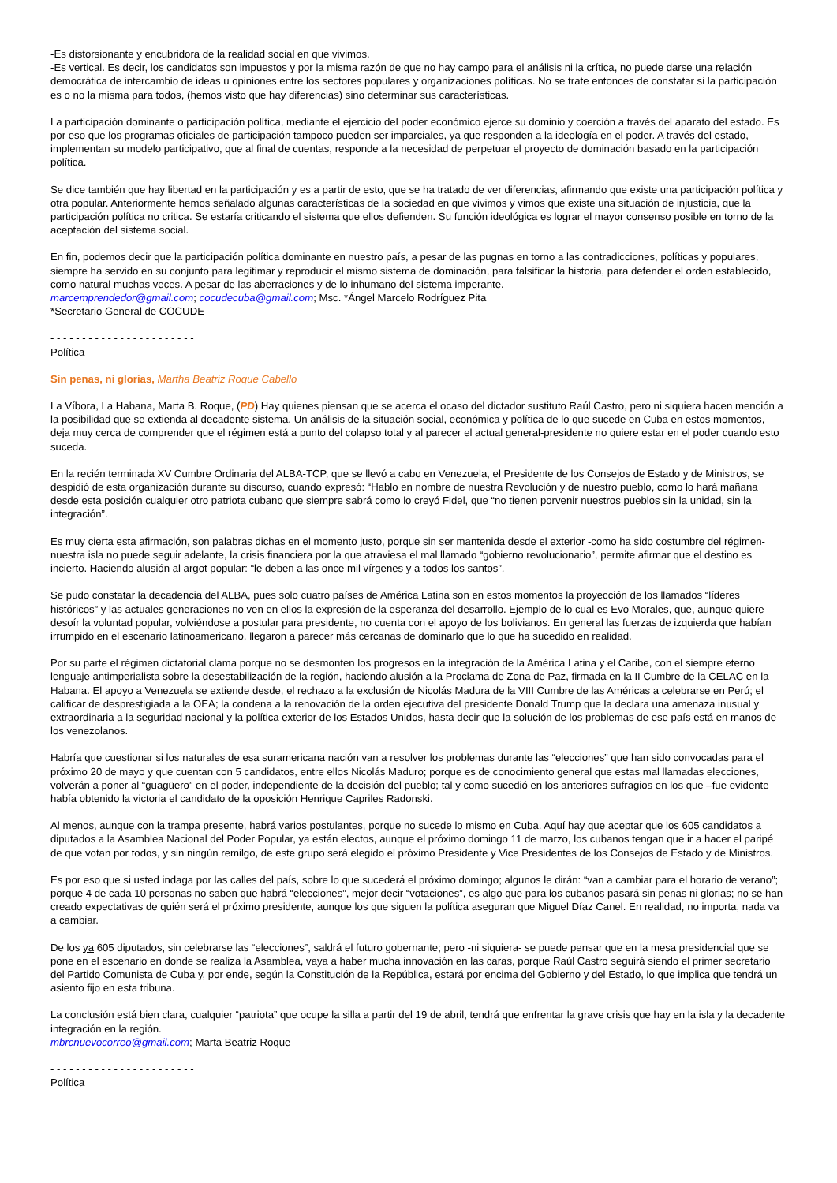-Es distorsionante y encubridora de la realidad social en que vivimos.
-Es vertical. Es decir, los candidatos son impuestos y por la misma razón de que no hay campo para el análisis ni la crítica, no puede darse una relación democrática de intercambio de ideas u opiniones entre los sectores populares y organizaciones políticas. No se trate entonces de constatar si la participación es o no la misma para todos, (hemos visto que hay diferencias) sino determinar sus características.
La participación dominante o participación política, mediante el ejercicio del poder económico ejerce su dominio y coerción a través del aparato del estado. Es por eso que los programas oficiales de participación tampoco pueden ser imparciales, ya que responden a la ideología en el poder. A través del estado, implementan su modelo participativo, que al final de cuentas, responde a la necesidad de perpetuar el proyecto de dominación basado en la participación política.
Se dice también que hay libertad en la participación y es a partir de esto, que se ha tratado de ver diferencias, afirmando que existe una participación política y otra popular. Anteriormente hemos señalado algunas características de la sociedad en que vivimos y vimos que existe una situación de injusticia, que la participación política no critica. Se estaría criticando el sistema que ellos defienden. Su función ideológica es lograr el mayor consenso posible en torno de la aceptación del sistema social.
En fin, podemos decir que la participación política dominante en nuestro país, a pesar de las pugnas en torno a las contradicciones, políticas y populares, siempre ha servido en su conjunto para legitimar y reproducir el mismo sistema de dominación, para falsificar la historia, para defender el orden establecido, como natural muchas veces. A pesar de las aberraciones y de lo inhumano del sistema imperante.
marcemprendedor@gmail.com; cocudecuba@gmail.com; Msc. *Ángel Marcelo Rodríguez Pita
*Secretario General de COCUDE
- - - - - - - - - - - - - - - - - - - - - - -
Política
Sin penas, ni glorias, Martha Beatriz Roque Cabello
La Víbora, La Habana, Marta B. Roque, (PD) Hay quienes piensan que se acerca el ocaso del dictador sustituto Raúl Castro, pero ni siquiera hacen mención a la posibilidad que se extienda al decadente sistema. Un análisis de la situación social, económica y política de lo que sucede en Cuba en estos momentos, deja muy cerca de comprender que el régimen está a punto del colapso total y al parecer el actual general-presidente no quiere estar en el poder cuando esto suceda.
En la recién terminada XV Cumbre Ordinaria del ALBA-TCP, que se llevó a cabo en Venezuela, el Presidente de los Consejos de Estado y de Ministros, se despidió de esta organización durante su discurso, cuando expresó: “Hablo en nombre de nuestra Revolución y de nuestro pueblo, como lo hará mañana desde esta posición cualquier otro patriota cubano que siempre sabrá como lo creyó Fidel, que “no tienen porvenir nuestros pueblos sin la unidad, sin la integración”.
Es muy cierta esta afirmación, son palabras dichas en el momento justo, porque sin ser mantenida desde el exterior -como ha sido costumbre del régimen- nuestra isla no puede seguir adelante, la crisis financiera por la que atraviesa el mal llamado “gobierno revolucionario”, permite afirmar que el destino es incierto. Haciendo alusión al argot popular: “le deben a las once mil vírgenes y a todos los santos”.
Se pudo constatar la decadencia del ALBA, pues solo cuatro países de América Latina son en estos momentos la proyección de los llamados “líderes históricos” y las actuales generaciones no ven en ellos la expresión de la esperanza del desarrollo. Ejemplo de lo cual es Evo Morales, que, aunque quiere desoír la voluntad popular, volviéndose a postular para presidente, no cuenta con el apoyo de los bolivianos. En general las fuerzas de izquierda que habían irrumpido en el escenario latinoamericano, llegaron a parecer más cercanas de dominarlo que lo que ha sucedido en realidad.
Por su parte el régimen dictatorial clama porque no se desmonten los progresos en la integración de la América Latina y el Caribe, con el siempre eterno lenguaje antimperialista sobre la desestabilización de la región, haciendo alusión a la Proclama de Zona de Paz, firmada en la II Cumbre de la CELAC en la Habana. El apoyo a Venezuela se extiende desde, el rechazo a la exclusión de Nicolás Madura de la VIII Cumbre de las Américas a celebrarse en Perú; el calificar de desprestigiada a la OEA; la condena a la renovación de la orden ejecutiva del presidente Donald Trump que la declara una amenaza inusual y extraordinaria a la seguridad nacional y la política exterior de los Estados Unidos, hasta decir que la solución de los problemas de ese país está en manos de los venezolanos.
Habría que cuestionar si los naturales de esa suramericana nación van a resolver los problemas durante las “elecciones” que han sido convocadas para el próximo 20 de mayo y que cuentan con 5 candidatos, entre ellos Nicolás Maduro; porque es de conocimiento general que estas mal llamadas elecciones, volverán a poner al “guagüero” en el poder, independiente de la decisión del pueblo; tal y como sucedió en los anteriores sufragios en los que –fue evidente- había obtenido la victoria el candidato de la oposición Henrique Capriles Radonski.
Al menos, aunque con la trampa presente, habrá varios postulantes, porque no sucede lo mismo en Cuba. Aquí hay que aceptar que los 605 candidatos a diputados a la Asamblea Nacional del Poder Popular, ya están electos, aunque el próximo domingo 11 de marzo, los cubanos tengan que ir a hacer el paripé de que votan por todos, y sin ningún remilgo, de este grupo será elegido el próximo Presidente y Vice Presidentes de los Consejos de Estado y de Ministros.
Es por eso que si usted indaga por las calles del país, sobre lo que sucederá el próximo domingo; algunos le dirán: “van a cambiar para el horario de verano”; porque 4 de cada 10 personas no saben que habrá “elecciones”, mejor decir “votaciones”, es algo que para los cubanos pasará sin penas ni glorias; no se han creado expectativas de quién será el próximo presidente, aunque los que siguen la política aseguran que Miguel Díaz Canel. En realidad, no importa, nada va a cambiar.
De los ya 605 diputados, sin celebrarse las “elecciones”, saldrá el futuro gobernante; pero -ni siquiera- se puede pensar que en la mesa presidencial que se pone en el escenario en donde se realiza la Asamblea, vaya a haber mucha innovación en las caras, porque Raúl Castro seguirá siendo el primer secretario del Partido Comunista de Cuba y, por ende, según la Constitución de la República, estará por encima del Gobierno y del Estado, lo que implica que tendrá un asiento fijo en esta tribuna.
La conclusión está bien clara, cualquier “patriota” que ocupe la silla a partir del 19 de abril, tendrá que enfrentar la grave crisis que hay en la isla y la decadente integración en la región.
mbrcnuevocorreo@gmail.com; Marta Beatriz Roque
- - - - - - - - - - - - - - - - - - - - - - -
Política